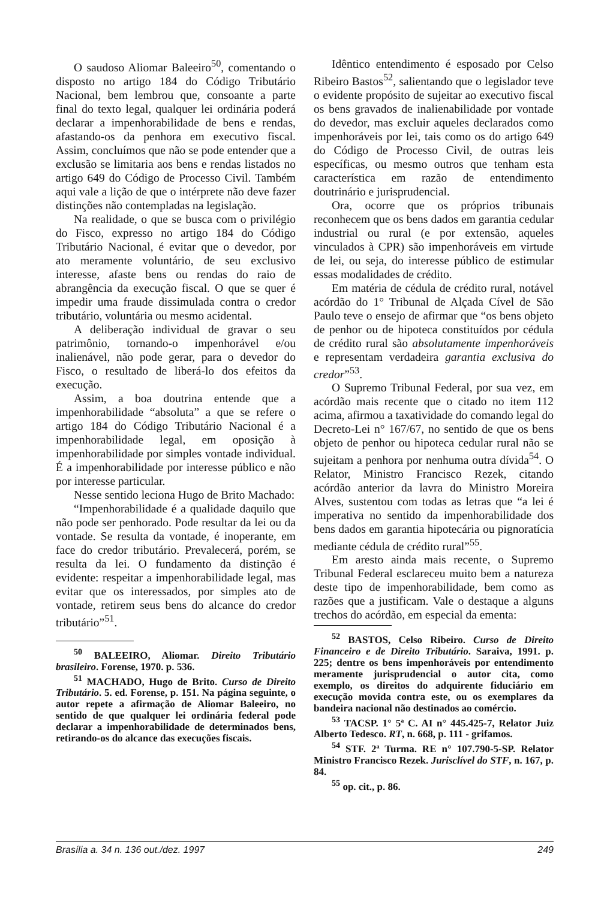O saudoso Aliomar Baleeiro<sup>50</sup>, comentando o disposto no artigo 184 do Código Tributário Nacional, bem lembrou que, consoante a parte final do texto legal, qualquer lei ordinária poderá declarar a impenhorabilidade de bens e rendas, afastando-os da penhora em executivo fiscal. Assim, concluímos que não se pode entender que a exclusão se limitaria aos bens e rendas listados no artigo 649 do Código de Processo Civil. Também aqui vale a lição de que o intérprete não deve fazer distinções não contempladas na legislação.
Na realidade, o que se busca com o privilégio do Fisco, expresso no artigo 184 do Código Tributário Nacional, é evitar que o devedor, por ato meramente voluntário, de seu exclusivo interesse, afaste bens ou rendas do raio de abrangência da execução fiscal. O que se quer é impedir uma fraude dissimulada contra o credor tributário, voluntária ou mesmo acidental.
A deliberação individual de gravar o seu patrimônio, tornando-o impenhorável e/ou inalienável, não pode gerar, para o devedor do Fisco, o resultado de liberá-lo dos efeitos da execução.
Assim, a boa doutrina entende que a impenhorabilidade “absoluta” a que se refere o artigo 184 do Código Tributário Nacional é a impenhorabilidade legal, em oposição à impenhorabilidade por simples vontade individual. É a impenhorabilidade por interesse público e não por interesse particular.
Nesse sentido leciona Hugo de Brito Machado:
“Impenhorabilidade é a qualidade daquilo que não pode ser penhorado. Pode resultar da lei ou da vontade. Se resulta da vontade, é inoperante, em face do credor tributário. Prevalecerá, porém, se resulta da lei. O fundamento da distinção é evidente: respeitar a impenhorabilidade legal, mas evitar que os interessados, por simples ato de vontade, retirem seus bens do alcance do credor tributário”<sup>51</sup>.
<sup>50</sup> BALEEIRO, Aliomar. Direito Tributário brasileiro. Forense, 1970. p. 536.
<sup>51</sup> MACHADO, Hugo de Brito. Curso de Direito Tributário. 5. ed. Forense, p. 151. Na página seguinte, o autor repete a afirmação de Aliomar Baleeiro, no sentido de que qualquer lei ordinária federal pode declarar a impenhorabilidade de determinados bens, retirando-os do alcance das execuções fiscais.
Idêntico entendimento é esposado por Celso Ribeiro Bastos<sup>52</sup>, salientando que o legislador teve o evidente propósito de sujeitar ao executivo fiscal os bens gravados de inalienabilidade por vontade do devedor, mas excluir aqueles declarados como impenhoráveis por lei, tais como os do artigo 649 do Código de Processo Civil, de outras leis específicas, ou mesmo outros que tenham esta característica em razão de entendimento doutrinário e jurisprudencial.
Ora, ocorre que os próprios tribunais reconhecem que os bens dados em garantia cedular industrial ou rural (e por extensão, aqueles vinculados à CPR) são impenhoráveis em virtude de lei, ou seja, do interesse público de estimular essas modalidades de crédito.
Em matéria de cédula de crédito rural, notável acórdão do 1° Tribunal de Alçada Cível de São Paulo teve o ensejo de afirmar que “os bens objeto de penhor ou de hipoteca constituídos por cédula de crédito rural são absolutamente impenhoráveis e representam verdadeira garantia exclusiva do credor”<sup>53</sup>.
O Supremo Tribunal Federal, por sua vez, em acórdão mais recente que o citado no item 112 acima, afirmou a taxatividade do comando legal do Decreto-Lei n° 167/67, no sentido de que os bens objeto de penhor ou hipoteca cedular rural não se sujeitam a penhora por nenhuma outra dívida<sup>54</sup>. O Relator, Ministro Francisco Rezek, citando acórdão anterior da lavra do Ministro Moreira Alves, sustentou com todas as letras que “a lei é imperativa no sentido da impenhorabilidade dos bens dados em garantia hipotecária ou pignoratícia mediante cédula de crédito rural”<sup>55</sup>.
Em aresto ainda mais recente, o Supremo Tribunal Federal esclareceu muito bem a natureza deste tipo de impenhorabilidade, bem como as razões que a justificam. Vale o destaque a alguns trechos do acórdão, em especial da ementa:
<sup>52</sup> BASTOS, Celso Ribeiro. Curso de Direito Financeiro e de Direito Tributário. Saraiva, 1991. p. 225; dentre os bens impenhoráveis por entendimento meramente jurisprudencial o autor cita, como exemplo, os direitos do adquirente fiduciário em execução movida contra este, ou os exemplares da bandeira nacional não destinados ao comércio.
<sup>53</sup> TACSP. 1° 5ª C. AI n° 445.425-7, Relator Juiz Alberto Tedesco. RT, n. 668, p. 111 - grifamos.
<sup>54</sup> STF. 2ª Turma. RE n° 107.790-5-SP. Relator Ministro Francisco Rezek. Jurisclível do STF, n. 167, p. 84.
<sup>55</sup> op. cit., p. 86.
Brasília a. 34 n. 136 out./dez. 1997 249